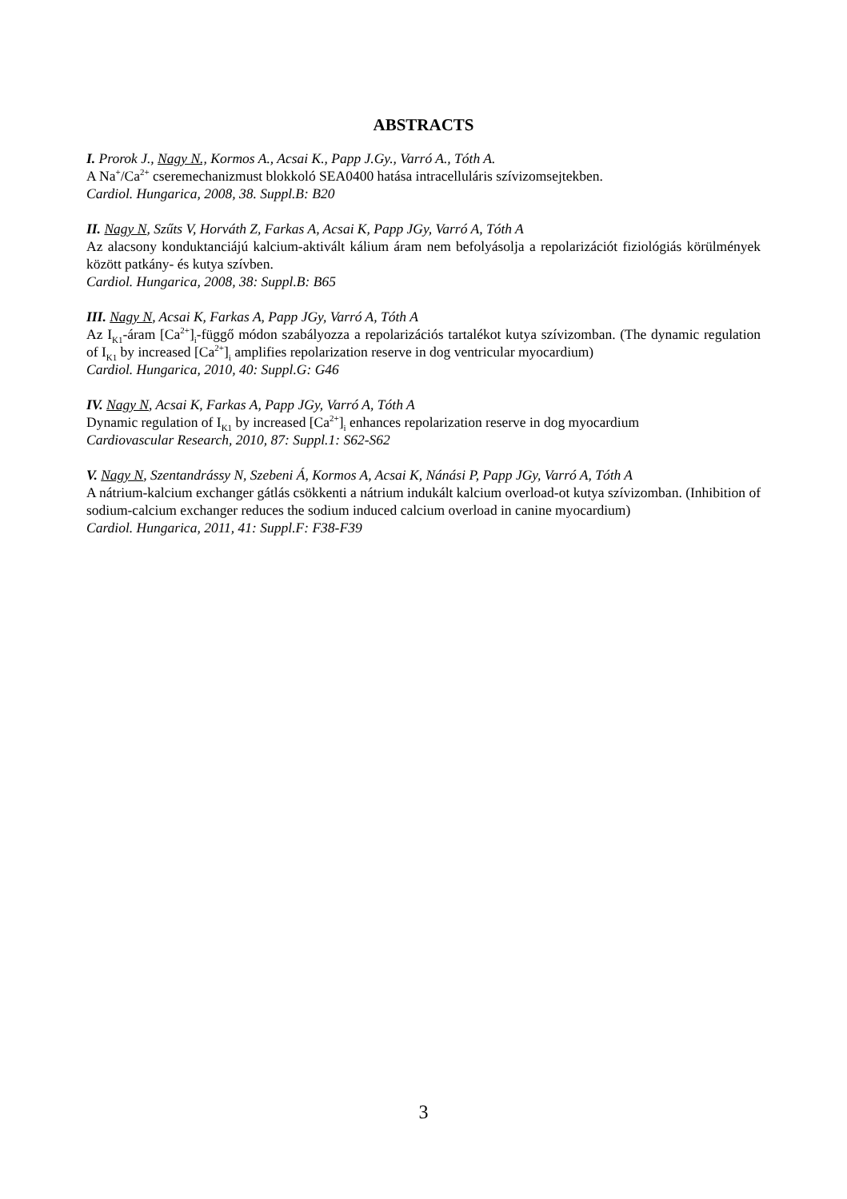ABSTRACTS
I. Prorok J., Nagy N., Kormos A., Acsai K., Papp J.Gy., Varró A., Tóth A.
A Na<sup>+</sup>/Ca<sup>2+</sup> cseremechanizmust blokkoló SEA0400 hatása intracelluláris szívizomsejtekben.
Cardiol. Hungarica, 2008, 38. Suppl.B: B20
II. Nagy N, Szűts V, Horváth Z, Farkas A, Acsai K, Papp JGy, Varró A, Tóth A
Az alacsony konduktanciájú kalcium-aktivált kálium áram nem befolyásolja a repolarizációt fiziológiás körülmények között patkány- és kutya szívben.
Cardiol. Hungarica, 2008, 38: Suppl.B: B65
III. Nagy N, Acsai K, Farkas A, Papp JGy, Varró A, Tóth A
Az I<sub>K1</sub>-áram [Ca<sup>2+</sup>]<sub>i</sub>-függő módon szabályozza a repolarizációs tartalékot kutya szívizomban. (The dynamic regulation of I<sub>K1</sub> by increased [Ca<sup>2+</sup>]<sub>i</sub> amplifies repolarization reserve in dog ventricular myocardium)
Cardiol. Hungarica, 2010, 40: Suppl.G: G46
IV. Nagy N, Acsai K, Farkas A, Papp JGy, Varró A, Tóth A
Dynamic regulation of I<sub>K1</sub> by increased [Ca<sup>2+</sup>]<sub>i</sub> enhances repolarization reserve in dog myocardium
Cardiovascular Research, 2010, 87: Suppl.1: S62-S62
V. Nagy N, Szentandrássy N, Szebeni Á, Kormos A, Acsai K, Nánási P, Papp JGy, Varró A, Tóth A
A nátrium-kalcium exchanger gátlás csökkenti a nátrium indukált kalcium overload-ot kutya szívizomban. (Inhibition of sodium-calcium exchanger reduces the sodium induced calcium overload in canine myocardium)
Cardiol. Hungarica, 2011, 41: Suppl.F: F38-F39
3